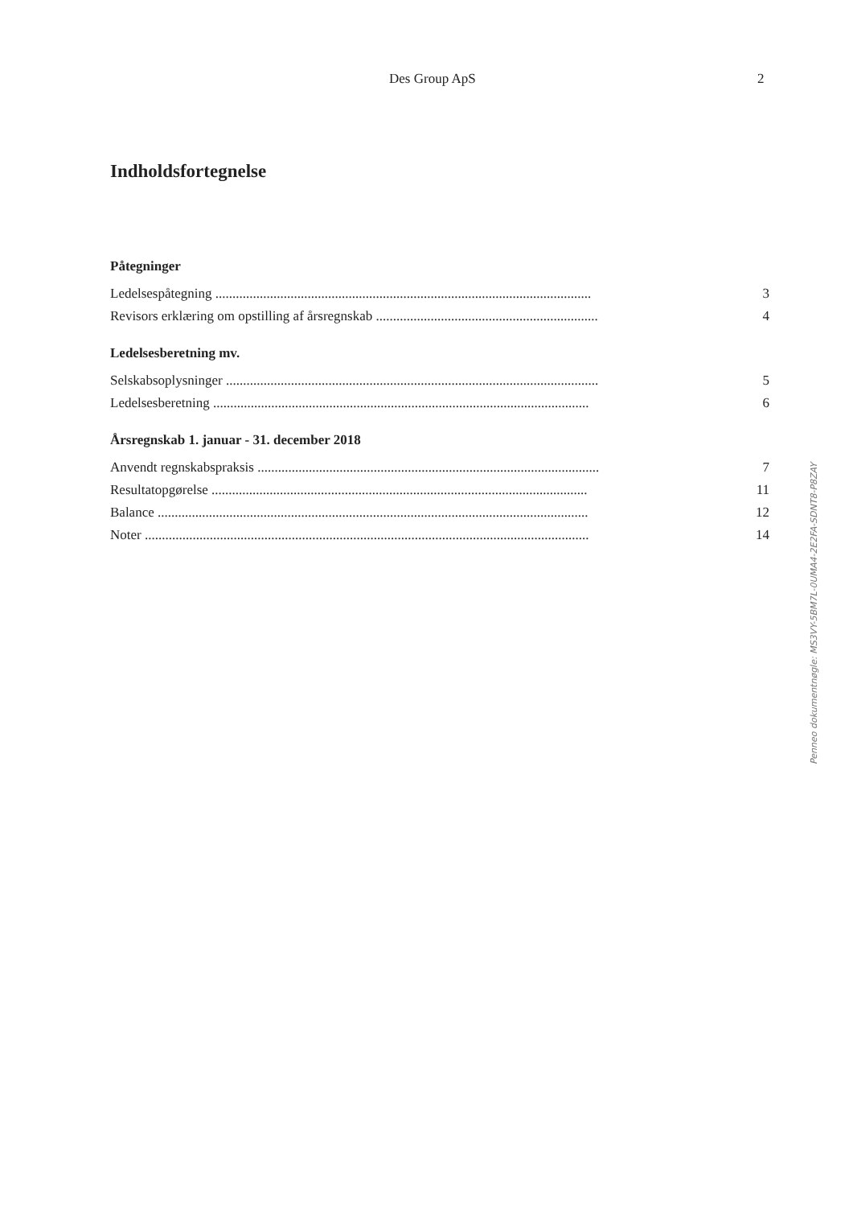Des Group ApS 2
Indholdsfortegnelse
Påtegninger
Ledelsespåtegning .............................................................................................................. 3
Revisors erklæring om opstilling af årsregnskab ...................................................................... 4
Ledelsesberetning mv.
Selskabsoplysninger .............................................................................................................. 5
Ledelsesberetning .............................................................................................................. 6
Årsregnskab 1. januar - 31. december 2018
Anvendt regnskabspraksis .............................................................................................................. 7
Resultatopgørelse .............................................................................................................. 11
Balance .............................................................................................................................. 12
Noter .................................................................................................................................. 14
Penneo dokumentnøgle: MS3VY-5BM7L-0UMA4-2E2FA-SDNT8-P8ZAY